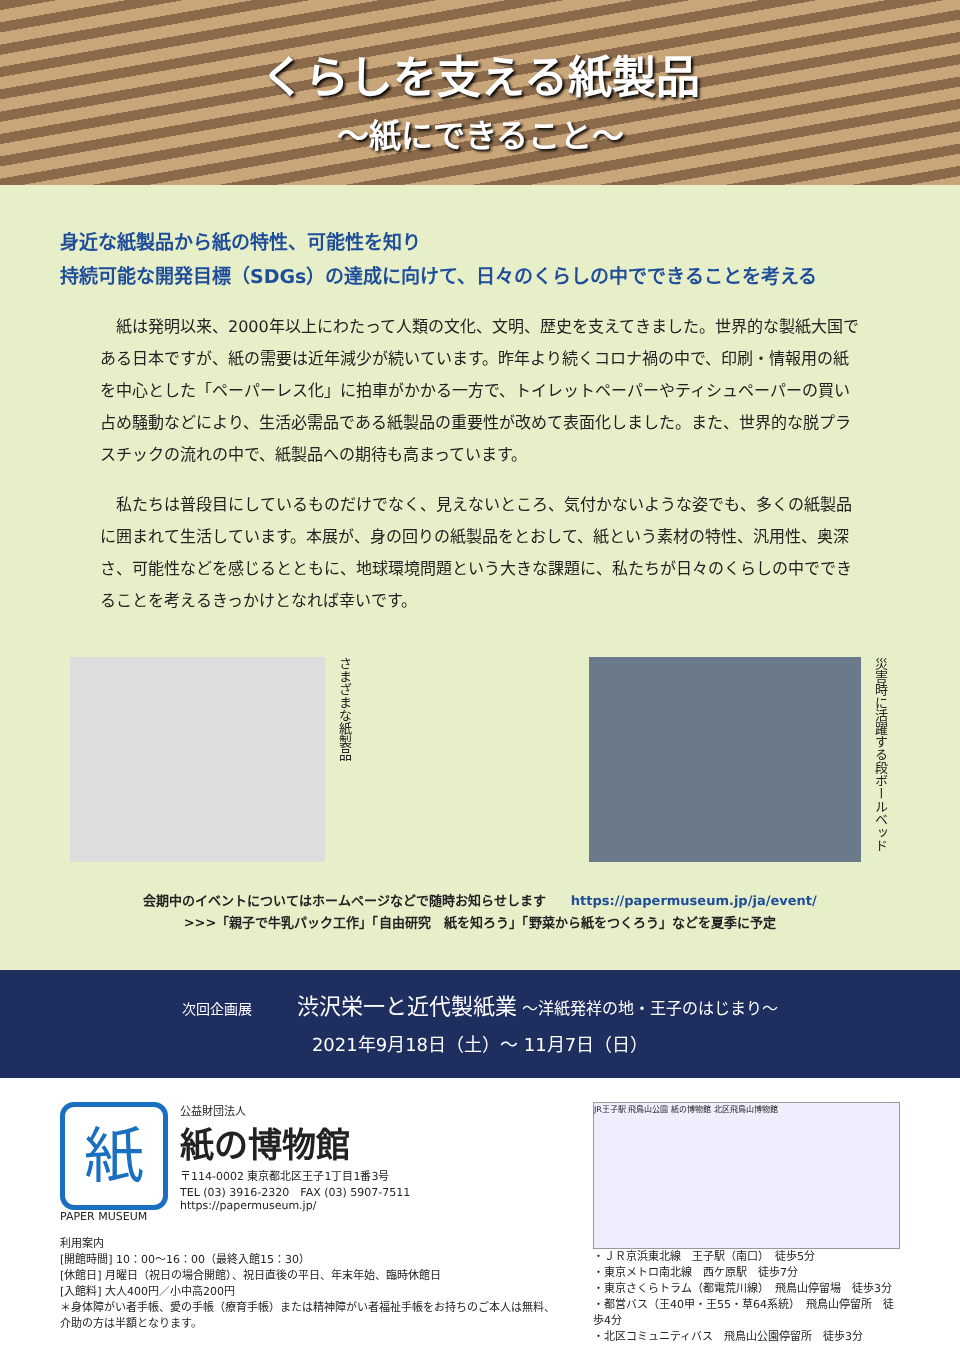くらしを支える紙製品
〜紙にできること〜
身近な紙製品から紙の特性、可能性を知り
持続可能な開発目標（SDGs）の達成に向けて、日々のくらしの中でできることを考える
紙は発明以来、2000年以上にわたって人類の文化、文明、歴史を支えてきました。世界的な製紙大国である日本ですが、紙の需要は近年減少が続いています。昨年より続くコロナ禍の中で、印刷・情報用の紙を中心とした「ペーパーレス化」に拍車がかかる一方で、トイレットペーパーやティシュペーパーの買い占め騒動などにより、生活必需品である紙製品の重要性が改めて表面化しました。また、世界的な脱プラスチックの流れの中で、紙製品への期待も高まっています。
私たちは普段目にしているものだけでなく、見えないところ、気付かないような姿でも、多くの紙製品に囲まれて生活しています。本展が、身の回りの紙製品をとおして、紙という素材の特性、汎用性、奥深さ、可能性などを感じるとともに、地球環境問題という大きな課題に、私たちが日々のくらしの中でできることを考えるきっかけとなれば幸いです。
さまざまな紙製品
災害時に活躍する段ボールベッド
会期中のイベントについてはホームページなどで随時お知らせします https://papermuseum.jp/ja/event/
>>>「親子で牛乳パック工作」「自由研究　紙を知ろう」「野菜から紙をつくろう」などを夏季に予定
次回企画展 渋沢栄一と近代製紙業 〜洋紙発祥の地・王子のはじまり〜
2021年9月18日（土）〜 11月7日（日）
紙
PAPER MUSEUM
公益財団法人
紙の博物館
〒114-0002 東京都北区王子1丁目1番3号
TEL (03) 3916-2320　FAX (03) 5907-7511
https://papermuseum.jp/
利用案内
[開館時間] 10：00〜16：00（最終入館15：30）
[休館日] 月曜日（祝日の場合開館）、祝日直後の平日、年末年始、臨時休館日
[入館料] 大人400円／小中高200円
＊身体障がい者手帳、愛の手帳（療育手帳）または精神障がい者福祉手帳をお持ちのご本人は無料、介助の方は半額となります。
JR王子駅 飛鳥山公園 紙の博物館 北区飛鳥山博物館
・ＪＲ京浜東北線　王子駅（南口）　徒歩5分
・東京メトロ南北線　西ケ原駅　徒歩7分
・東京さくらトラム（都電荒川線）　飛鳥山停留場　徒歩3分
・都営バス（王40甲・王55・草64系統）　飛鳥山停留所　徒歩4分
・北区コミュニティバス　飛鳥山公園停留所　徒歩3分